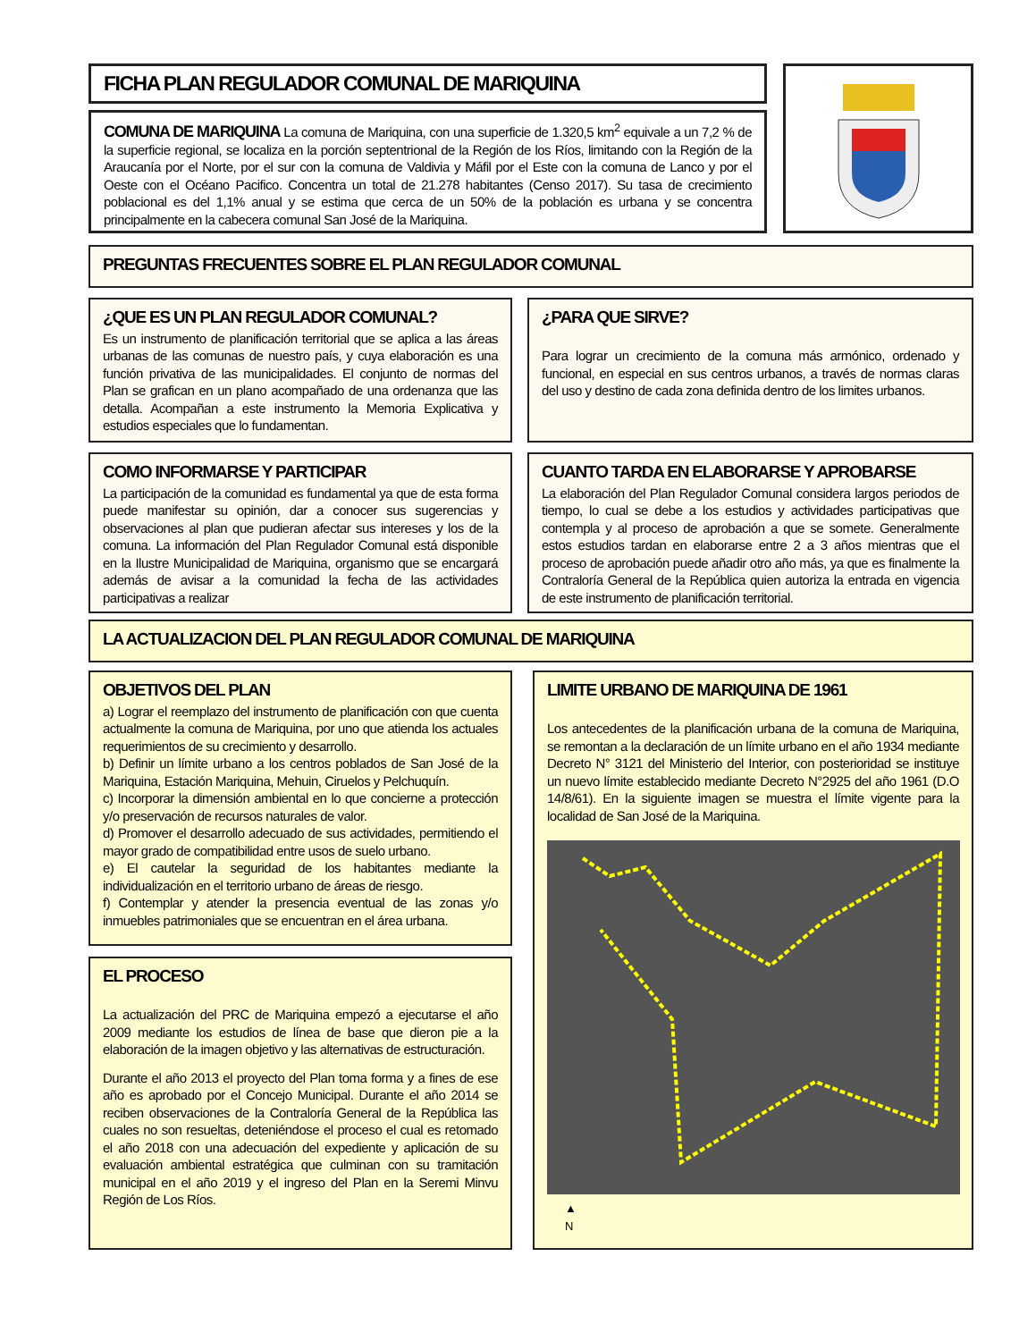FICHA PLAN REGULADOR COMUNAL DE MARIQUINA
COMUNA DE MARIQUINA La comuna de Mariquina, con una superficie de 1.320,5 km<sup>2</sup> equivale a un 7,2 % de la superficie regional, se localiza en la porción septentrional de la Región de los Ríos, limitando con la Región de la Araucanía por el Norte, por el sur con la comuna de Valdivia y Máfil por el Este con la comuna de Lanco y por el Oeste con el Océano Pacifico. Concentra un total de 21.278 habitantes (Censo 2017). Su tasa de crecimiento poblacional es del 1,1% anual y se estima que cerca de un 50% de la población es urbana y se concentra principalmente en la cabecera comunal San José de la Mariquina.
PREGUNTAS FRECUENTES SOBRE EL PLAN REGULADOR COMUNAL
¿QUE ES UN PLAN REGULADOR COMUNAL?
Es un instrumento de planificación territorial que se aplica a las áreas urbanas de las comunas de nuestro país, y cuya elaboración es una función privativa de las municipalidades. El conjunto de normas del Plan se grafican en un plano acompañado de una ordenanza que las detalla. Acompañan a este instrumento la Memoria Explicativa y estudios especiales que lo fundamentan.
¿PARA QUE SIRVE?
Para lograr un crecimiento de la comuna más armónico, ordenado y funcional, en especial en sus centros urbanos, a través de normas claras del uso y destino de cada zona definida dentro de los limites urbanos.
COMO INFORMARSE Y PARTICIPAR
La participación de la comunidad es fundamental ya que de esta forma puede manifestar su opinión, dar a conocer sus sugerencias y observaciones al plan que pudieran afectar sus intereses y los de la comuna. La información del Plan Regulador Comunal está disponible en la Ilustre Municipalidad de Mariquina, organismo que se encargará además de avisar a la comunidad la fecha de las actividades participativas a realizar
CUANTO TARDA EN ELABORARSE Y APROBARSE
La elaboración del Plan Regulador Comunal considera largos periodos de tiempo, lo cual se debe a los estudios y actividades participativas que contempla y al proceso de aprobación a que se somete. Generalmente estos estudios tardan en elaborarse entre 2 a 3 años mientras que el proceso de aprobación puede añadir otro año más, ya que es finalmente la Contraloría General de la República quien autoriza la entrada en vigencia de este instrumento de planificación territorial.
LA ACTUALIZACION DEL PLAN REGULADOR COMUNAL DE MARIQUINA
OBJETIVOS DEL PLAN
a) Lograr el reemplazo del instrumento de planificación con que cuenta actualmente la comuna de Mariquina, por uno que atienda los actuales requerimientos de su crecimiento y desarrollo.
b) Definir un límite urbano a los centros poblados de San José de la Mariquina, Estación Mariquina, Mehuin, Ciruelos y Pelchuquín.
c) Incorporar la dimensión ambiental en lo que concierne a protección y/o preservación de recursos naturales de valor.
d) Promover el desarrollo adecuado de sus actividades, permitiendo el mayor grado de compatibilidad entre usos de suelo urbano.
e) El cautelar la seguridad de los habitantes mediante la individualización en el territorio urbano de áreas de riesgo.
f) Contemplar y atender la presencia eventual de las zonas y/o inmuebles patrimoniales que se encuentran en el área urbana.
EL PROCESO
La actualización del PRC de Mariquina empezó a ejecutarse el año 2009 mediante los estudios de línea de base que dieron pie a la elaboración de la imagen objetivo y las alternativas de estructuración.
Durante el año 2013 el proyecto del Plan toma forma y a fines de ese año es aprobado por el Concejo Municipal. Durante el año 2014 se reciben observaciones de la Contraloría General de la República las cuales no son resueltas, deteniéndose el proceso el cual es retomado el año 2018 con una adecuación del expediente y aplicación de su evaluación ambiental estratégica que culminan con su tramitación municipal en el año 2019 y el ingreso del Plan en la Seremi Minvu Región de Los Ríos.
LIMITE URBANO DE MARIQUINA DE 1961
Los antecedentes de la planificación urbana de la comuna de Mariquina, se remontan a la declaración de un límite urbano en el año 1934 mediante Decreto N° 3121 del Ministerio del Interior, con posterioridad se instituye un nuevo límite establecido mediante Decreto N°2925 del año 1961 (D.O 14/8/61). En la siguiente imagen se muestra el límite vigente para la localidad de San José de la Mariquina.
▲
N